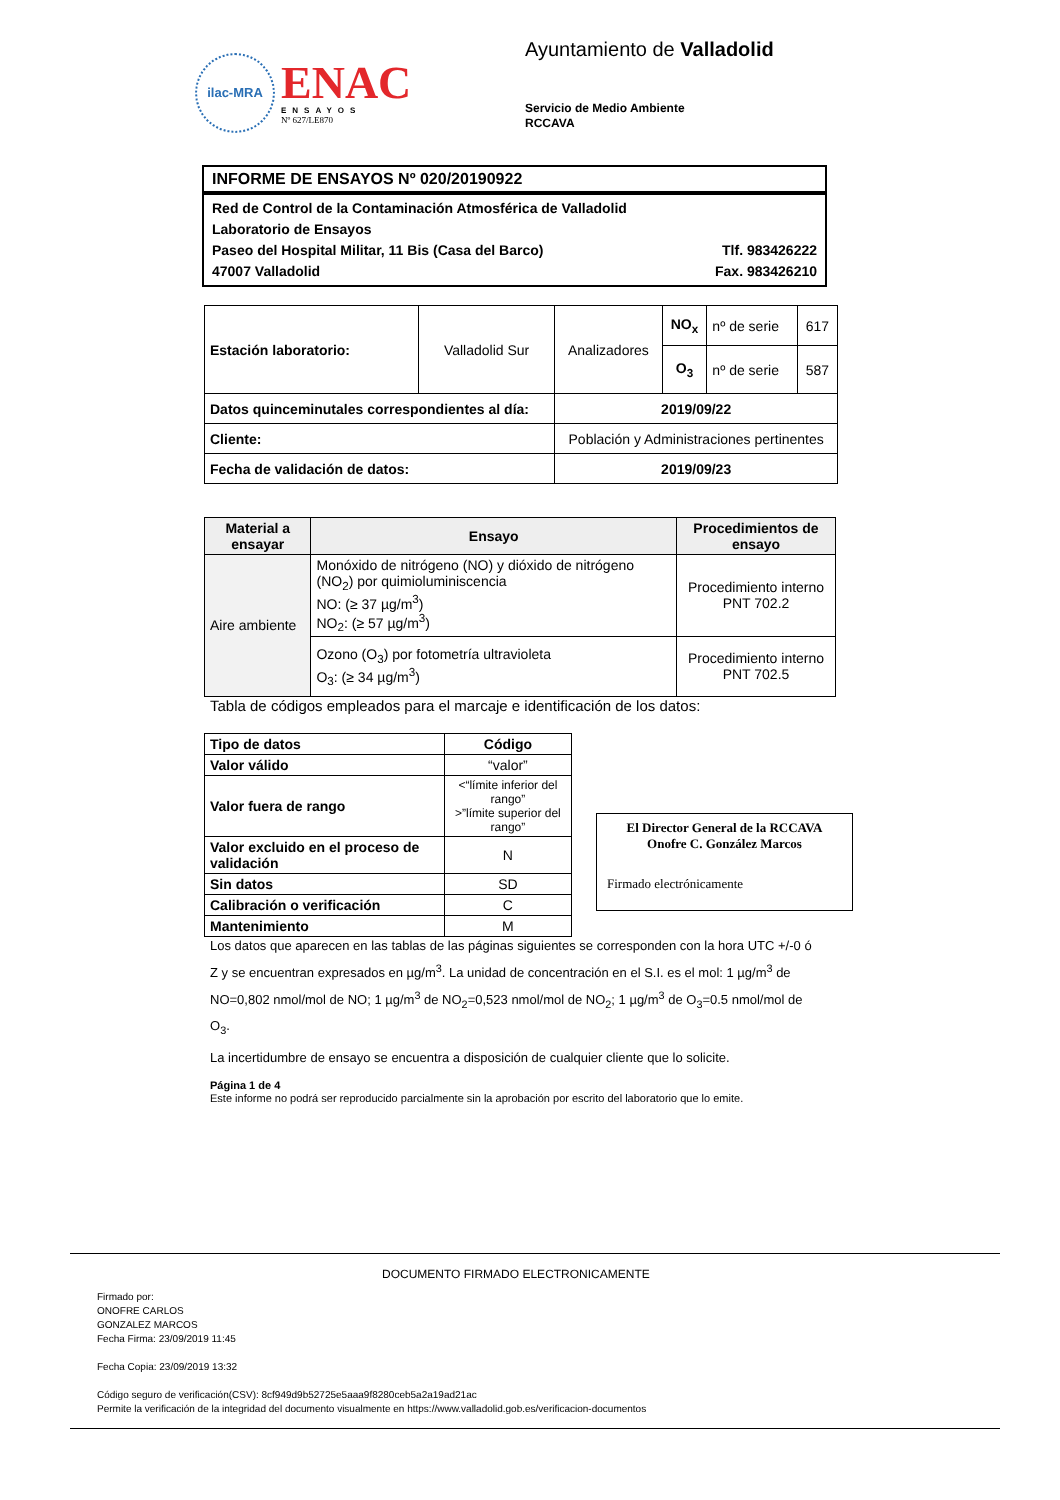ilac-MRA
ENAC
ENSAYOS
Nº 627/LE870
Ayuntamiento de Valladolid
Servicio de Medio Ambiente
RCCAVA
INFORME DE ENSAYOS Nº 020/20190922
Red de Control de la Contaminación Atmosférica de Valladolid
Laboratorio de Ensayos
Paseo del Hospital Militar, 11 Bis (Casa del Barco) Tlf. 983426222
47007 Valladolid Fax. 983426210
| Estación laboratorio: | Valladolid Sur | Analizadores | NO<sub>x</sub> | nº de serie | 617 |
| | | | O<sub>3</sub> | nº de serie | 587 |
| Datos quinceminutales correspondientes al día: | | 2019/09/22 | | | |
| Cliente: | | Población y Administraciones pertinentes | | | |
| Fecha de validación de datos: | | 2019/09/23 | | | |
| Material a ensayar | Ensayo | Procedimientos de ensayo |
| --- | --- | --- |
| Aire ambiente | Monóxido de nitrógeno (NO) y dióxido de nitrógeno (NO<sub>2</sub>) por quimioluminiscencia NO: (≥ 37 µg/m<sup>3</sup>) NO<sub>2</sub>: (≥ 57 µg/m<sup>3</sup>) | Procedimiento interno PNT 702.2 |
| | Ozono (O<sub>3</sub>) por fotometría ultravioleta O<sub>3</sub>: (≥ 34 µg/m<sup>3</sup>) | Procedimiento interno PNT 702.5 |
Tabla de códigos empleados para el marcaje e identificación de los datos:
| Tipo de datos | Código |
| --- | --- |
| Valor válido | “valor” |
| Valor fuera de rango | <“límite inferior del rango” >”límite superior del rango” |
| Valor excluido en el proceso de validación | N |
| Sin datos | SD |
| Calibración o verificación | C |
| Mantenimiento | M |
El Director General de la RCCAVA
Onofre C. González Marcos
Firmado electrónicamente
Los datos que aparecen en las tablas de las páginas siguientes se corresponden con la hora UTC +/-0 ó Z y se encuentran expresados en µg/m<sup>3</sup>. La unidad de concentración en el S.I. es el mol: 1 µg/m<sup>3</sup> de NO=0,802 nmol/mol de NO; 1 µg/m<sup>3</sup> de NO<sub>2</sub>=0,523 nmol/mol de NO<sub>2</sub>; 1 µg/m<sup>3</sup> de O<sub>3</sub>=0.5 nmol/mol de O<sub>3</sub>.
La incertidumbre de ensayo se encuentra a disposición de cualquier cliente que lo solicite.
Página 1 de 4
Este informe no podrá ser reproducido parcialmente sin la aprobación por escrito del laboratorio que lo emite.
DOCUMENTO FIRMADO ELECTRONICAMENTE
Firmado por:
ONOFRE CARLOS
GONZALEZ MARCOS
Fecha Firma: 23/09/2019 11:45
Fecha Copia: 23/09/2019 13:32
Código seguro de verificación(CSV): 8cf949d9b52725e5aaa9f8280ceb5a2a19ad21ac
Permite la verificación de la integridad del documento visualmente en https://www.valladolid.gob.es/verificacion-documentos